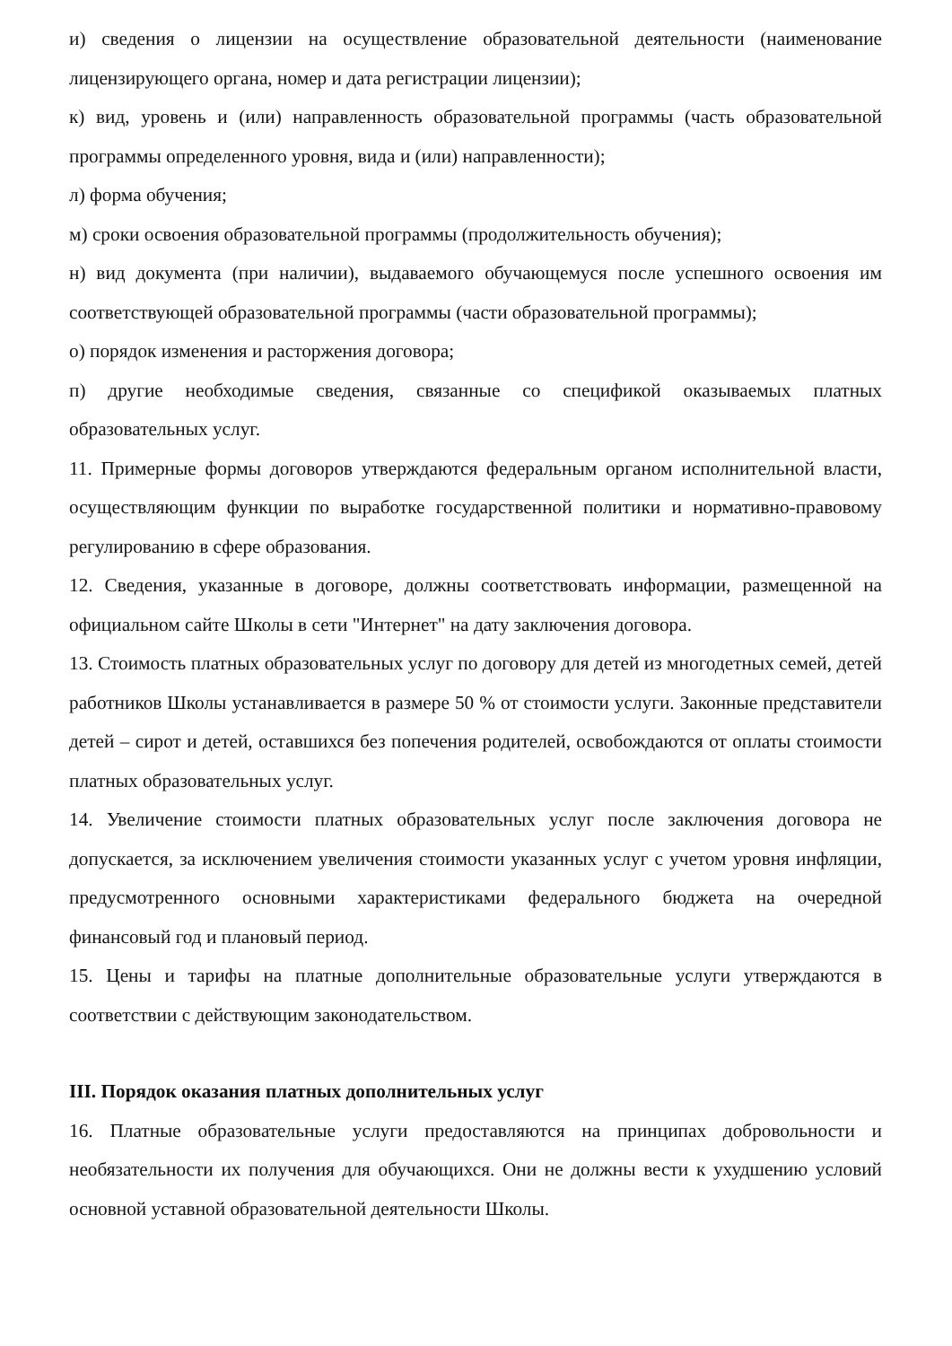и) сведения о лицензии на осуществление образовательной деятельности (наименование лицензирующего органа, номер и дата регистрации лицензии);
к) вид, уровень и (или) направленность образовательной программы (часть образовательной программы определенного уровня, вида и (или) направленности);
л) форма обучения;
м) сроки освоения образовательной программы (продолжительность обучения);
н) вид документа (при наличии), выдаваемого обучающемуся после успешного освоения им соответствующей образовательной программы (части образовательной программы);
о) порядок изменения и расторжения договора;
п) другие необходимые сведения, связанные со спецификой оказываемых платных образовательных услуг.
11. Примерные формы договоров утверждаются федеральным органом исполнительной власти, осуществляющим функции по выработке государственной политики и нормативно-правовому регулированию в сфере образования.
12. Сведения, указанные в договоре, должны соответствовать информации, размещенной на официальном сайте Школы в сети "Интернет" на дату заключения договора.
13. Стоимость платных образовательных услуг по договору для детей из многодетных семей, детей работников Школы устанавливается в размере 50 % от стоимости услуги. Законные представители детей – сирот и детей, оставшихся без попечения родителей, освобождаются от оплаты стоимости платных образовательных услуг.
14. Увеличение стоимости платных образовательных услуг после заключения договора не допускается, за исключением увеличения стоимости указанных услуг с учетом уровня инфляции, предусмотренного основными характеристиками федерального бюджета на очередной финансовый год и плановый период.
15. Цены и тарифы на платные дополнительные образовательные услуги утверждаются в соответствии с действующим законодательством.
III. Порядок оказания платных дополнительных услуг
16. Платные образовательные услуги предоставляются на принципах добровольности и необязательности их получения для обучающихся. Они не должны вести к ухудшению условий основной уставной образовательной деятельности Школы.